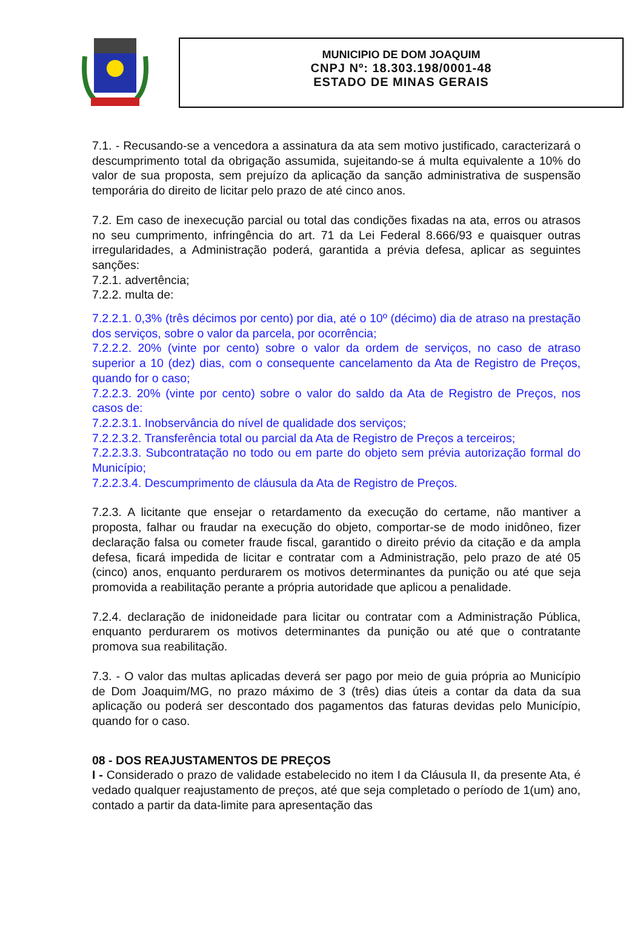MUNICIPIO DE DOM JOAQUIM
CNPJ Nº: 18.303.198/0001-48
ESTADO DE MINAS GERAIS
7.1. - Recusando-se a vencedora a assinatura da ata sem motivo justificado, caracterizará o descumprimento total da obrigação assumida, sujeitando-se á multa equivalente a 10% do valor de sua proposta, sem prejuízo da aplicação da sanção administrativa de suspensão temporária do direito de licitar pelo prazo de até cinco anos.
7.2. Em caso de inexecução parcial ou total das condições fixadas na ata, erros ou atrasos no seu cumprimento, infringência do art. 71 da Lei Federal 8.666/93 e quaisquer outras irregularidades, a Administração poderá, garantida a prévia defesa, aplicar as seguintes sanções:
7.2.1. advertência;
7.2.2. multa de:
7.2.2.1. 0,3% (três décimos por cento) por dia, até o 10º (décimo) dia de atraso na prestação dos serviços, sobre o valor da parcela, por ocorrência;
7.2.2.2. 20% (vinte por cento) sobre o valor da ordem de serviços, no caso de atraso superior a 10 (dez) dias, com o consequente cancelamento da Ata de Registro de Preços, quando for o caso;
7.2.2.3. 20% (vinte por cento) sobre o valor do saldo da Ata de Registro de Preços, nos casos de:
7.2.2.3.1. Inobservância do nível de qualidade dos serviços;
7.2.2.3.2. Transferência total ou parcial da Ata de Registro de Preços a terceiros;
7.2.2.3.3. Subcontratação no todo ou em parte do objeto sem prévia autorização formal do Município;
7.2.2.3.4. Descumprimento de cláusula da Ata de Registro de Preços.
7.2.3. A licitante que ensejar o retardamento da execução do certame, não mantiver a proposta, falhar ou fraudar na execução do objeto, comportar-se de modo inidôneo, fizer declaração falsa ou cometer fraude fiscal, garantido o direito prévio da citação e da ampla defesa, ficará impedida de licitar e contratar com a Administração, pelo prazo de até 05 (cinco) anos, enquanto perdurarem os motivos determinantes da punição ou até que seja promovida a reabilitação perante a própria autoridade que aplicou a penalidade.
7.2.4. declaração de inidoneidade para licitar ou contratar com a Administração Pública, enquanto perdurarem os motivos determinantes da punição ou até que o contratante promova sua reabilitação.
7.3. - O valor das multas aplicadas deverá ser pago por meio de guia própria ao Município de Dom Joaquim/MG, no prazo máximo de 3 (três) dias úteis a contar da data da sua aplicação ou poderá ser descontado dos pagamentos das faturas devidas pelo Município, quando for o caso.
08 - DOS REAJUSTAMENTOS DE PREÇOS
I - Considerado o prazo de validade estabelecido no item I da Cláusula II, da presente Ata, é vedado qualquer reajustamento de preços, até que seja completado o período de 1(um) ano, contado a partir da data-limite para apresentação das